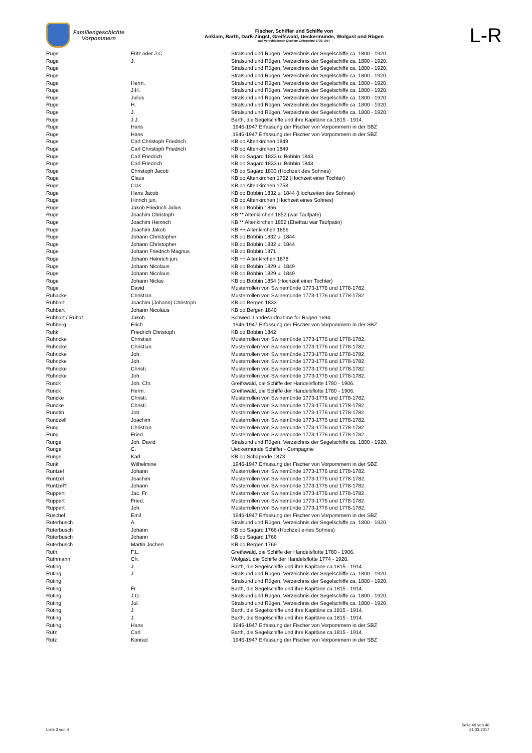Familiengeschichte
Vorpommern
Fischer, Schiffer und Schiffe von
Anklam, Barth, Darß-Zingst, Greifswald, Ueckermünde, Wolgast und Rügen
aus verschiedenen Quellen: Zeitspanne 1739-1947
L-R
| Ruge | Fritz oder J.C. | Stralsund und Rügen, Verzeichnis der Segelschiffe ca. 1800 - 1920. |
| Ruge | J. | Stralsund und Rügen, Verzeichnis der Segelschiffe ca. 1800 - 1920. |
| Ruge | | Stralsund und Rügen, Verzeichnis der Segelschiffe ca. 1800 - 1920. |
| Ruge | | Stralsund und Rügen, Verzeichnis der Segelschiffe ca. 1800 - 1920. |
| Ruge | Herm. | Stralsund und Rügen, Verzeichnis der Segelschiffe ca. 1800 - 1920. |
| Ruge | J.H. | Stralsund und Rügen, Verzeichnis der Segelschiffe ca. 1800 - 1920. |
| Ruge | Julius | Stralsund und Rügen, Verzeichnis der Segelschiffe ca. 1800 - 1920. |
| Ruge | H. | Stralsund und Rügen, Verzeichnis der Segelschiffe ca. 1800 - 1920. |
| Ruge | J. | Stralsund und Rügen, Verzeichnis der Segelschiffe ca. 1800 - 1920. |
| Ruge | J.J. | Barth, die Segelschiffe und ihre Kapitäne ca.1815 - 1914. |
| Ruge | Hans | .1946-1947 Erfassung der Fischer von Vorpommern in der SBZ |
| Ruge | Hans | .1946-1947 Erfassung der Fischer von Vorpommern in der SBZ |
| Ruge | Carl Christoph Friedrich | KB oo Altenkirchen 1849 |
| Ruge | Carl Christoph Friedrich | KB oo Altenkirchen 1849 |
| Ruge | Carl Friedrich | KB oo Sagard 1833 u. Bobbin 1843 |
| Ruge | Carl Friedrich | KB oo Sagard 1833 u. Bobbin 1843 |
| Ruge | Christoph Jacob | KB oo Sagard 1833 (Hochzeit des Sohnes) |
| Ruge | Claus | KB oo Altenkirchen 1752 (Hochzeit einer Tochter) |
| Ruge | Clas | KB oo Altenkirchen 1753 |
| Ruge | Hans Jacob | KB oo Bobbin 1832 u. 1844 (Hochzeiten des Sohnes) |
| Ruge | Hinrich jun. | KB oo Altenkirchen (Hochzeit eines Sohnes) |
| Ruge | Jakob Friedrich Julius | KB oo Bobbin 1856 |
| Ruge | Joachim Christoph | KB ** Altenkirchen 1852 (war Taufpate) |
| Ruge | Joachim Heinrich | KB ** Altenkirchen 1852 (Ehefrau war Taufpatin) |
| Ruge | Joachim Jakob | KB ++ Altenkirchen 1856 |
| Ruge | Johann Christopher | KB oo Bobbin 1832 u. 1844 |
| Ruge | Johann Christopher | KB oo Bobbin 1832 u. 1844 |
| Ruge | Johann Friedrich Magnus | KB oo Bobbin 1871 |
| Ruge | Johann Heinrich jun. | KB ++ Altenkirchen 1878 |
| Ruge | Johann Nicolaus | KB oo Bobbin 1829 u. 1849 |
| Ruge | Johann Nicolaus | KB oo Bobbin 1829 u. 1849 |
| Ruge | Johann Niclas | KB oo Bobbin 1854 (Hochzeit einer Tochter) |
| Ruge | David | Musterrollen von Swinemünde 1773-1776 und 1778-1782. |
| Ruhacke | Christian | Musterrollen von Swinemünde 1773-1776 und 1778-1782. |
| Ruhbart | Joachim (Johann) Christoph | KB oo Bergen 1833 |
| Ruhbart | Johann Nicolaus | KB oo Bergen 1840 |
| Ruhbart / Rubat | Jakob | Schwed. Landesaufnahme für Rügen 1694 |
| Ruhberg | Erich | .1946-1947 Erfassung der Fischer von Vorpommern in der SBZ |
| Ruhk | Friedrich Christoph | KB oo Bobbin 1842 |
| Ruhncke | Christian | Musterrollen von Swinemünde 1773-1776 und 1778-1782. |
| Ruhncke | Christian | Musterrollen von Swinemünde 1773-1776 und 1778-1782. |
| Ruhncke | Joh. | Musterrollen von Swinemünde 1773-1776 und 1778-1782. |
| Ruhncke | Joh. | Musterrollen von Swinemünde 1773-1776 und 1778-1782. |
| Ruhncke | Christi. | Musterrollen von Swinemünde 1773-1776 und 1778-1782. |
| Ruhncke | Joh. | Musterrollen von Swinemünde 1773-1776 und 1778-1782. |
| Runck | Joh. Chr. | Greifswald, die Schiffe der Handelsflotte 1780 - 1906. |
| Runck | Herm. | Greifswald, die Schiffe der Handelsflotte 1780 - 1906. |
| Runcke | Christi. | Musterrollen von Swinemünde 1773-1776 und 1778-1782. |
| Runcke | Christi. | Musterrollen von Swinemünde 1773-1776 und 1778-1782. |
| Rundtin | Joh. | Musterrollen von Swinemünde 1773-1776 und 1778-1782. |
| Rundzell | Joachim | Musterrollen von Swinemünde 1773-1776 und 1778-1782. |
| Rung | Christian | Musterrollen von Swinemünde 1773-1776 und 1778-1782. |
| Rung | Fried. | Musterrollen von Swinemünde 1773-1776 und 1778-1782. |
| Runge | Joh. David | Stralsund und Rügen, Verzeichnis der Segelschiffe ca. 1800 - 1920. |
| Runge | C. | Ueckermünde Schiffer - Compagnie |
| Runge | Karl | KB oo Schaprode 1873 |
| Runk | Wilhelmine | .1946-1947 Erfassung der Fischer von Vorpommern in der SBZ |
| Runtzel | Johann | Musterrollen von Swinemünde 1773-1776 und 1778-1782. |
| Runtzel | Joachim | Musterrollen von Swinemünde 1773-1776 und 1778-1782. |
| Runtzel? | Johann | Musterrollen von Swinemünde 1773-1776 und 1778-1782. |
| Ruppert | Jac. Fr. | Musterrollen von Swinemünde 1773-1776 und 1778-1782. |
| Ruppert | Fried. | Musterrollen von Swinemünde 1773-1776 und 1778-1782. |
| Ruppert | Joh. | Musterrollen von Swinemünde 1773-1776 und 1778-1782. |
| Rüschel | Emil | .1946-1947 Erfassung der Fischer von Vorpommern in der SBZ |
| Rüterbusch | A. | Stralsund und Rügen, Verzeichnis der Segelschiffe ca. 1800 - 1920. |
| Rüterbusch | Johann | KB oo Sagard 1766 (Hochzeit eines Sohnes) |
| Rüterbusch | Johann | KB oo Sagard 1766 |
| Rüterbusch | Martin Jochen | KB oo Bergen 1769 |
| Ruth | F.L. | Greifswald, die Schiffe der Handelsflotte 1780 - 1906. |
| Ruthmann | Ch. | Wolgast, die Schiffe der Handelsflotte 1774 - 1920. |
| Rüting | J. | Barth, die Segelschiffe und ihre Kapitäne ca.1815 - 1914. |
| Rüting | J. | Stralsund und Rügen, Verzeichnis der Segelschiffe ca. 1800 - 1920. |
| Rüting | | Stralsund und Rügen, Verzeichnis der Segelschiffe ca. 1800 - 1920. |
| Rüting | Fr. | Barth, die Segelschiffe und ihre Kapitäne ca.1815 - 1914. |
| Rüting | J.G. | Stralsund und Rügen, Verzeichnis der Segelschiffe ca. 1800 - 1920. |
| Rüting | Jul. | Stralsund und Rügen, Verzeichnis der Segelschiffe ca. 1800 - 1920. |
| Rüting | J. | Barth, die Segelschiffe und ihre Kapitäne ca.1815 - 1914. |
| Rüting | J. | Barth, die Segelschiffe und ihre Kapitäne ca.1815 - 1914. |
| Rüting | Hans | .1946-1947 Erfassung der Fischer von Vorpommern in der SBZ |
| Rütz | Carl | Barth, die Segelschiffe und ihre Kapitäne ca.1815 - 1914. |
| Rütz | Konrad | .1946-1947 Erfassung der Fischer von Vorpommern in der SBZ |
Liste 3 von 4
Seite 40 von 40
21.03.2017